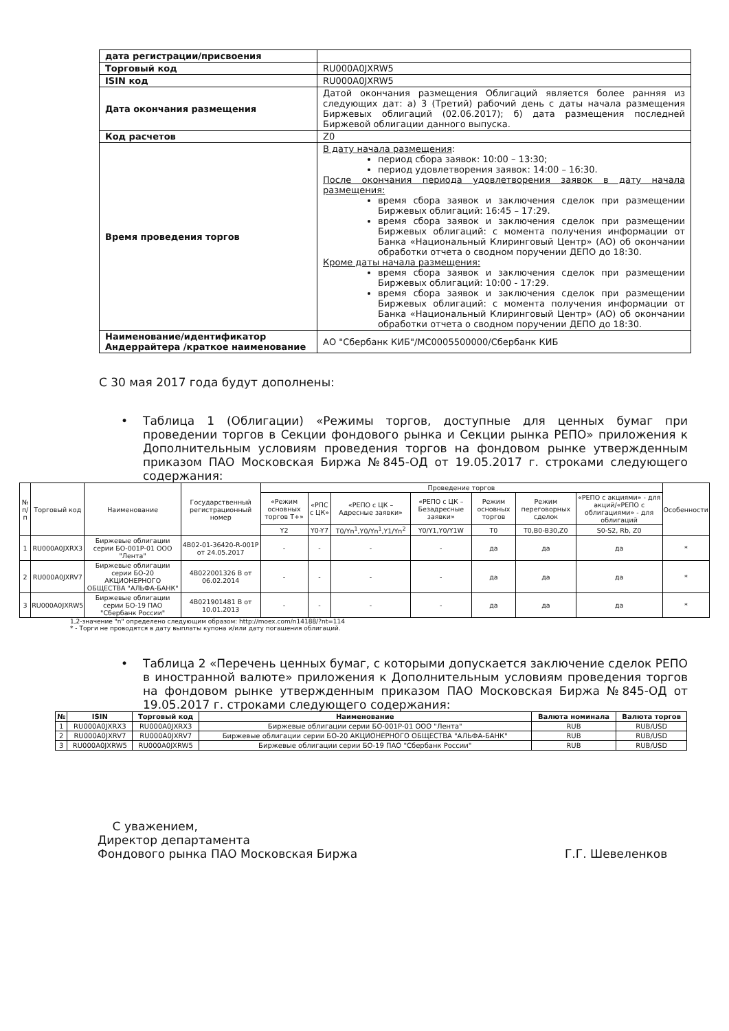| дата регистрации/присвоения | |
| Торговый код | RU000A0JXRW5 |
| ISIN код | RU000A0JXRW5 |
| Дата окончания размещения | Датой окончания размещения Облигаций является более ранняя из следующих дат: а) 3 (Третий) рабочий день с даты начала размещения Биржевых облигаций (02.06.2017); б) дата размещения последней Биржевой облигации данного выпуска. |
| Код расчетов | Z0 |
| Время проведения торгов | В дату начала размещения : период сбора заявок: 10:00 – 13:30; период удовлетворения заявок: 14:00 – 16:30. После окончания периода удовлетворения заявок в дату начала размещения: время сбора заявок и заключения сделок при размещении Биржевых облигаций: 16:45 – 17:29. время сбора заявок и заключения сделок при размещении Биржевых облигаций: с момента получения информации от Банка «Национальный Клиринговый Центр» (АО) об окончании обработки отчета о сводном поручении ДЕПО до 18:30. Кроме даты начала размещения: время сбора заявок и заключения сделок при размещении Биржевых облигаций: 10:00 - 17:29. время сбора заявок и заключения сделок при размещении Биржевых облигаций: с момента получения информации от Банка «Национальный Клиринговый Центр» (АО) об окончании обработки отчета о сводном поручении ДЕПО до 18:30. |
| Наименование/идентификатор Андеррайтера /краткое наименование | АО "Сбербанк КИБ"/MC0005500000/Сбербанк КИБ |
С 30 мая 2017 года будут дополнены:
• Таблица 1 (Облигации) «Режимы торгов, доступные для ценных бумаг при проведении торгов в Секции фондового рынка и Секции рынка РЕПО» приложения к Дополнительным условиям проведения торгов на фондовом рынке утвержденным приказом ПАО Московская Биржа №845-ОД от 19.05.2017 г. строками следующего содержания:
| № п/п | Торговый код | Наименование | Государственный регистрационный номер | Проведение торгов | | | | | | | Особенности |
| | | | | «Режим основных торгов Т+» | «РПС с ЦК» | «РЕПО с ЦК – Адресные заявки» | «РЕПО с ЦК – Безадресные заявки» | Режим основных торгов | Режим переговорных сделок | «РЕПО с акциями» - для акций/«РЕПО с облигациями» - для облигаций | |
| | | | | Y2 | Y0-Y7 | T0/Yn<sup>1</sup>,Y0/Yn<sup>1</sup>,Y1/Yn<sup>2</sup> | Y0/Y1,Y0/Y1W | T0 | T0,B0-B30,Z0 | S0-S2, Rb, Z0 | |
| 1 | RU000A0JXRX3 | Биржевые облигации серии БО-001Р-01 ООО "Лента" | 4B02-01-36420-R-001P от 24.05.2017 | - | - | - | - | да | да | да | * |
| 2 | RU000A0JXRV7 | Биржевые облигации серии БО-20 АКЦИОНЕРНОГО ОБЩЕСТВА "АЛЬФА-БАНК" | 4B022001326 В от 06.02.2014 | - | - | - | - | да | да | да | * |
| 3 | RU000A0JXRW5 | Биржевые облигации серии БО-19 ПАО "Сбербанк России" | 4B021901481 В от 10.01.2013 | - | - | - | - | да | да | да | * |
1,2-значение "n" определено следующим образом: http://moex.com/n14188/?nt=114
* - Торги не проводятся в дату выплаты купона и/или дату погашения облигаций.
• Таблица 2 «Перечень ценных бумаг, с которыми допускается заключение сделок РЕПО в иностранной валюте» приложения к Дополнительным условиям проведения торгов на фондовом рынке утвержденным приказом ПАО Московская Биржа №845-ОД от 19.05.2017 г. строками следующего содержания:
| № | ISIN | Торговый код | Наименование | Валюта номинала | Валюта торгов |
| --- | --- | --- | --- | --- | --- |
| 1 | RU000A0JXRX3 | RU000A0JXRX3 | Биржевые облигации серии БО-001Р-01 ООО "Лента" | RUB | RUB/USD |
| 2 | RU000A0JXRV7 | RU000A0JXRV7 | Биржевые облигации серии БО-20 АКЦИОНЕРНОГО ОБЩЕСТВА "АЛЬФА-БАНК" | RUB | RUB/USD |
| 3 | RU000A0JXRW5 | RU000A0JXRW5 | Биржевые облигации серии БО-19 ПАО "Сбербанк России" | RUB | RUB/USD |
С уважением,
Директор департамента
Фондового рынка ПАО Московская Биржа
Г.Г. Шевеленков